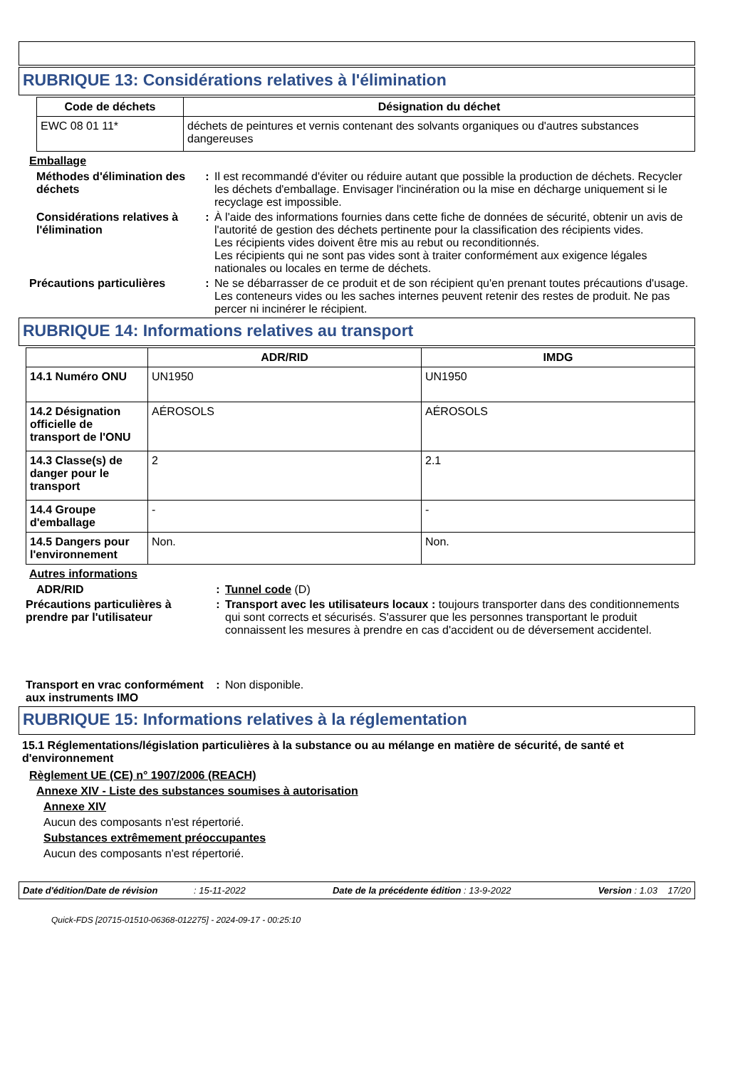RUBRIQUE 13: Considérations relatives à l'élimination
| Code de déchets | Désignation du déchet |
| --- | --- |
| EWC 08 01 11* | déchets de peintures et vernis contenant des solvants organiques ou d'autres substances dangereuses |
Emballage
Méthodes d'élimination des déchets
: Il est recommandé d'éviter ou réduire autant que possible la production de déchets. Recycler les déchets d'emballage. Envisager l'incinération ou la mise en décharge uniquement si le recyclage est impossible.
Considérations relatives à l'élimination
: À l'aide des informations fournies dans cette fiche de données de sécurité, obtenir un avis de l'autorité de gestion des déchets pertinente pour la classification des récipients vides.
Les récipients vides doivent être mis au rebut ou reconditionnés.
Les récipients qui ne sont pas vides sont à traiter conformément aux exigence légales nationales ou locales en terme de déchets.
Précautions particulières : Ne se débarrasser de ce produit et de son récipient qu'en prenant toutes précautions d'usage. Les conteneurs vides ou les saches internes peuvent retenir des restes de produit. Ne pas percer ni incinérer le récipient.
RUBRIQUE 14: Informations relatives au transport
| | ADR/RID | IMDG |
| --- | --- | --- |
| 14.1 Numéro ONU | UN1950 | UN1950 |
| 14.2 Désignation officielle de transport de l'ONU | AÉROSOLS | AÉROSOLS |
| 14.3 Classe(s) de danger pour le transport | 2 | 2.1 |
| 14.4 Groupe d'emballage | - | - |
| 14.5 Dangers pour l'environnement | Non. | Non. |
Autres informations
ADR/RID : Tunnel code (D)
Précautions particulières à prendre par l'utilisateur
: Transport avec les utilisateurs locaux : toujours transporter dans des conditionnements qui sont corrects et sécurisés. S'assurer que les personnes transportant le produit connaissent les mesures à prendre en cas d'accident ou de déversement accidentel.
Transport en vrac conformément aux instruments IMO
: Non disponible.
RUBRIQUE 15: Informations relatives à la réglementation
15.1 Réglementations/législation particulières à la substance ou au mélange en matière de sécurité, de santé et d'environnement
Règlement UE (CE) n° 1907/2006 (REACH)
Annexe XIV - Liste des substances soumises à autorisation
Annexe XIV
Aucun des composants n'est répertorié.
Substances extrêmement préoccupantes
Aucun des composants n'est répertorié.
Date d'édition/Date de révision : 15-11-2022 Date de la précédente édition : 13-9-2022 Version : 1.03 17/20
Quick-FDS [20715-01510-06368-012275] - 2024-09-17 - 00:25:10